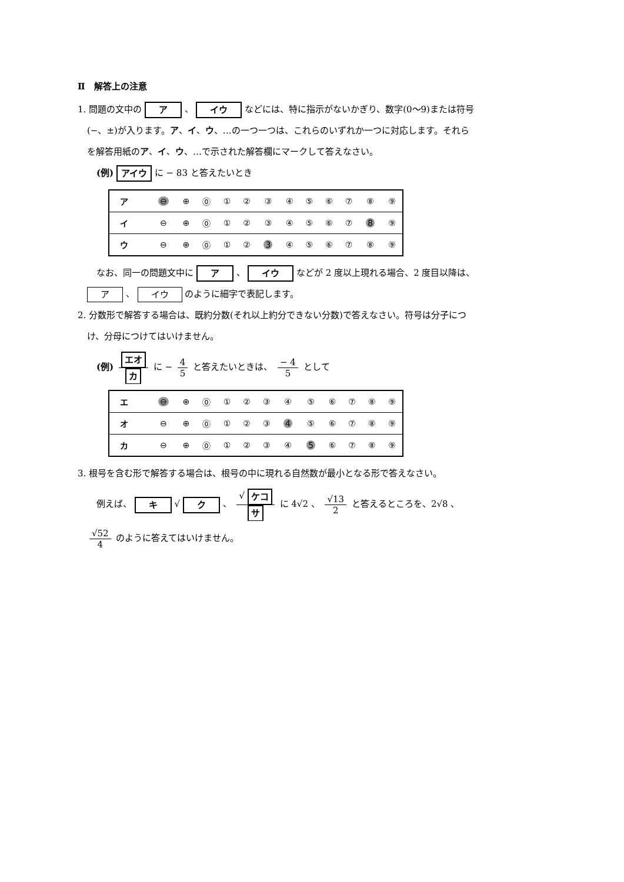Ⅱ　解答上の注意
1. 問題の文中の ア 、 イウ などには、特に指示がないかぎり、数字(0～9)または符号
(−、±)が入ります。ア、イ、ウ、…の一つ一つは、これらのいずれか一つに対応します。それら
を解答用紙のア、イ、ウ、…で示された解答欄にマークして答えなさい。
(例) アイウ に − 83 と答えたいとき
| ア | ⊖ | ⊕ | ⓪ | ① | ② | ③ | ④ | ⑤ | ⑥ | ⑦ | ⑧ | ⑨ |
| イ | ⊖ | ⊕ | ⓪ | ① | ② | ③ | ④ | ⑤ | ⑥ | ⑦ | 8 | ⑨ |
| ウ | ⊖ | ⊕ | ⓪ | ① | ② | 3 | ④ | ⑤ | ⑥ | ⑦ | ⑧ | ⑨ |
なお、同一の問題文中に ア 、 イウ などが 2 度以上現れる場合、2 度目以降は、
ア 、 イウ のように細字で表記します。
2. 分数形で解答する場合は、既約分数(それ以上約分できない分数)で答えなさい。符号は分子につ
け、分母につけてはいけません。
(例) エオ カ に − 4 5 と答えたいときは、 − 4 5 として
| エ | ⊖ | ⊕ | ⓪ | ① | ② | ③ | ④ | ⑤ | ⑥ | ⑦ | ⑧ | ⑨ |
| オ | ⊖ | ⊕ | ⓪ | ① | ② | ③ | 4 | ⑤ | ⑥ | ⑦ | ⑧ | ⑨ |
| カ | ⊖ | ⊕ | ⓪ | ① | ② | ③ | ④ | 5 | ⑥ | ⑦ | ⑧ | ⑨ |
3. 根号を含む形で解答する場合は、根号の中に現れる自然数が最小となる形で答えなさい。
例えば、 キ √ ク 、 √ ケコ サ に 4√2 、 √13 2 と答えるところを、2√8 、
√52 4 のように答えてはいけません。